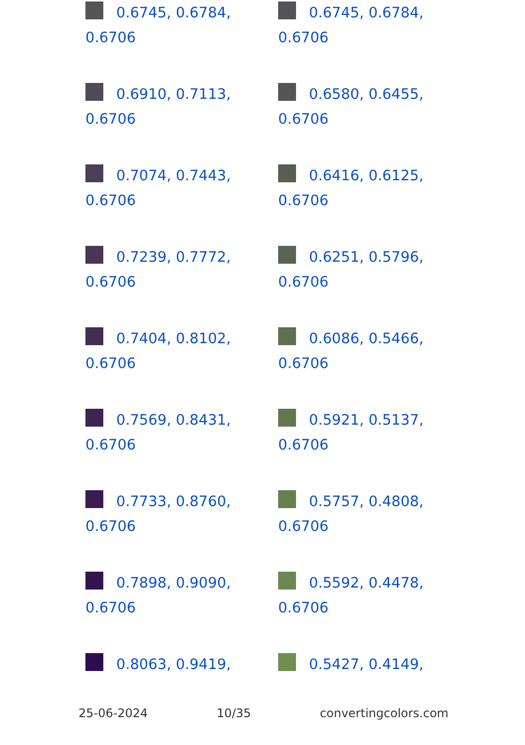0.6745, 0.6784, 0.6706
0.6745, 0.6784, 0.6706
0.6910, 0.7113, 0.6706
0.6580, 0.6455, 0.6706
0.7074, 0.7443, 0.6706
0.6416, 0.6125, 0.6706
0.7239, 0.7772, 0.6706
0.6251, 0.5796, 0.6706
0.7404, 0.8102, 0.6706
0.6086, 0.5466, 0.6706
0.7569, 0.8431, 0.6706
0.5921, 0.5137, 0.6706
0.7733, 0.8760, 0.6706
0.5757, 0.4808, 0.6706
0.7898, 0.9090, 0.6706
0.5592, 0.4478, 0.6706
0.8063, 0.9419,
0.5427, 0.4149,
25-06-2024 10/35 convertingcolors.com